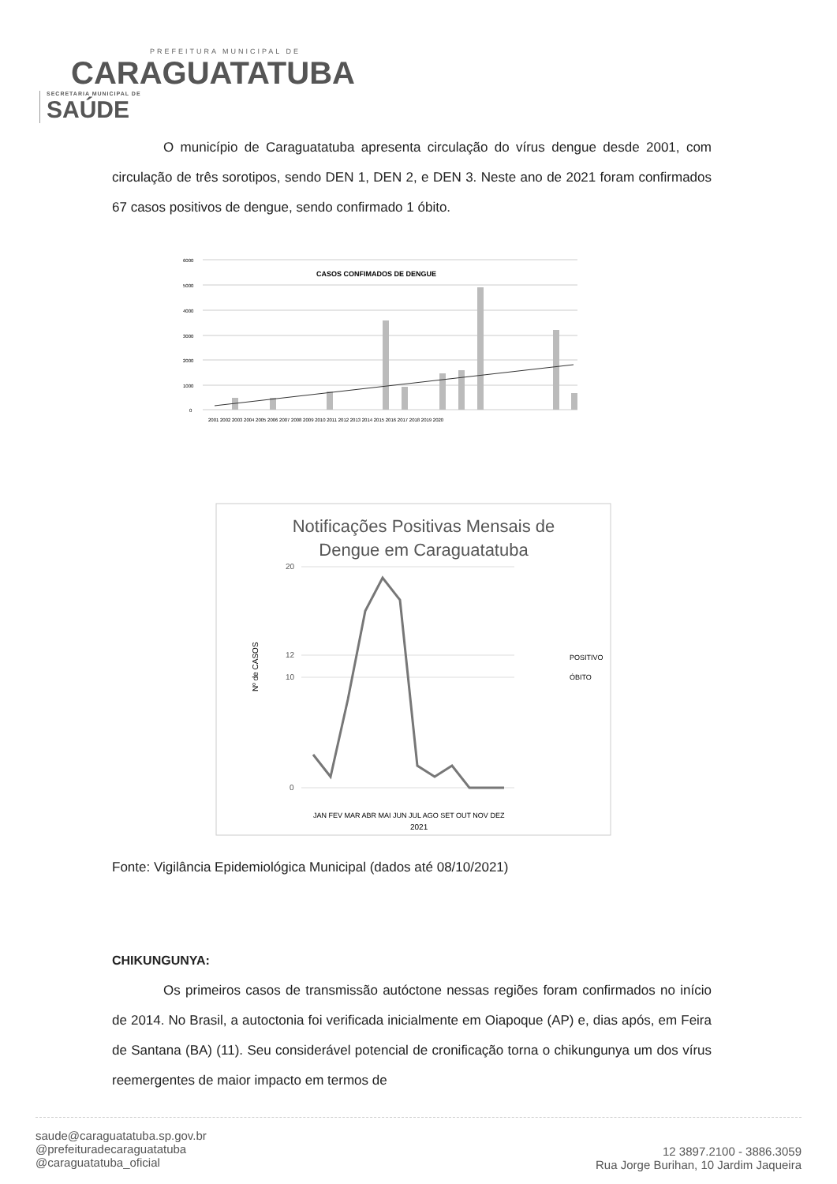PREFEITURA MUNICIPAL DE
CARAGUATATUBA
SECRETARIA MUNICIPAL DE SAÚDE
O município de Caraguatatuba apresenta circulação do vírus dengue desde 2001, com circulação de três sorotipos, sendo DEN 1, DEN 2, e DEN 3. Neste ano de 2021 foram confirmados 67 casos positivos de dengue, sendo confirmado 1 óbito.
CASOS CONFIMADOS DE DENGUE
6000
5000
4000
3000
2000
1000
0
2001 2002 2003 2004 2005 2006 2007 2008 2009 2010 2011 2012 2013 2014 2015 2016 2017 2018 2019 2020
Notificações Positivas Mensais de
Dengue em Caraguatatuba
20
12
10
0
Nº de CASOS
JAN FEV MAR ABR MAI JUN JUL AGO SET OUT NOV DEZ
2021
POSITIVO
ÓBITO
Fonte: Vigilância Epidemiológica Municipal (dados até 08/10/2021)
CHIKUNGUNYA:
Os primeiros casos de transmissão autóctone nessas regiões foram confirmados no início de 2014. No Brasil, a autoctonia foi verificada inicialmente em Oiapoque (AP) e, dias após, em Feira de Santana (BA) (11). Seu considerável potencial de cronificação torna o chikungunya um dos vírus reemergentes de maior impacto em termos de
saude@caraguatatuba.sp.gov.br
@prefeituradecaraguatatuba
@caraguatatuba_oficial
12 3897.2100 - 3886.3059
Rua Jorge Burihan, 10 Jardim Jaqueira